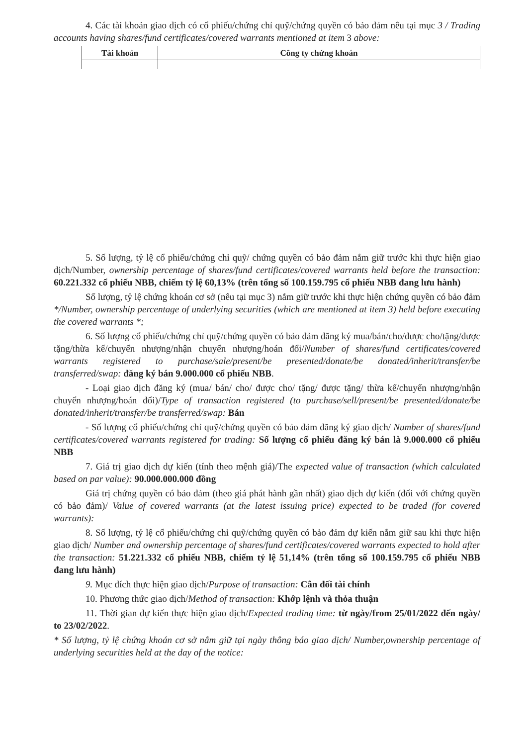4. Các tài khoản giao dịch có cổ phiếu/chứng chỉ quỹ/chứng quyền có bảo đảm nêu tại mục 3 / Trading accounts having shares/fund certificates/covered warrants mentioned at item 3 above:
| Tài khoản | Công ty chứng khoán |
| --- | --- |
5. Số lượng, tỷ lệ cổ phiếu/chứng chỉ quỹ/ chứng quyền có bảo đảm nắm giữ trước khi thực hiện giao dịch/Number, ownership percentage of shares/fund certificates/covered warrants held before the transaction: 60.221.332 cổ phiếu NBB, chiếm tỷ lệ 60,13% (trên tổng số 100.159.795 cổ phiếu NBB đang lưu hành)
Số lượng, tỷ lệ chứng khoán cơ sở (nêu tại mục 3) nắm giữ trước khi thực hiện chứng quyền có bảo đảm */Number, ownership percentage of underlying securities (which are mentioned at item 3) held before executing the covered warrants *;
6. Số lượng cổ phiếu/chứng chỉ quỹ/chứng quyền có bảo đảm đăng ký mua/bán/cho/được cho/tặng/được tặng/thừa kế/chuyển nhượng/nhận chuyển nhượng/hoán đổi/Number of shares/fund certificates/covered warrants registered to purchase/sale/present/be presented/donate/be donated/inherit/transfer/be transferred/swap: đăng ký bán 9.000.000 cổ phiếu NBB.
- Loại giao dịch đăng ký (mua/ bán/ cho/ được cho/ tặng/ được tặng/ thừa kế/chuyển nhượng/nhận chuyển nhượng/hoán đổi)/Type of transaction registered (to purchase/sell/present/be presented/donate/be donated/inherit/transfer/be transferred/swap: Bán
- Số lượng cổ phiếu/chứng chỉ quỹ/chứng quyền có bảo đảm đăng ký giao dịch/ Number of shares/fund certificates/covered warrants registered for trading: Số lượng cổ phiếu đăng ký bán là 9.000.000 cổ phiếu NBB
7. Giá trị giao dịch dự kiến (tính theo mệnh giá)/The expected value of transaction (which calculated based on par value): 90.000.000.000 đồng
Giá trị chứng quyền có bảo đảm (theo giá phát hành gần nhất) giao dịch dự kiến (đối với chứng quyền có bảo đảm)/ Value of covered warrants (at the latest issuing price) expected to be traded (for covered warrants):
8. Số lượng, tỷ lệ cổ phiếu/chứng chỉ quỹ/chứng quyền có bảo đảm dự kiến nắm giữ sau khi thực hiện giao dịch/ Number and ownership percentage of shares/fund certificates/covered warrants expected to hold after the transaction: 51.221.332 cổ phiếu NBB, chiếm tỷ lệ 51,14% (trên tổng số 100.159.795 cổ phiếu NBB đang lưu hành)
9. Mục đích thực hiện giao dịch/Purpose of transaction: Cân đối tài chính
10. Phương thức giao dịch/Method of transaction: Khớp lệnh và thỏa thuận
11. Thời gian dự kiến thực hiện giao dịch/Expected trading time: từ ngày/from 25/01/2022 đến ngày/ to 23/02/2022.
* Số lượng, tỷ lệ chứng khoán cơ sở nắm giữ tại ngày thông báo giao dịch/ Number,ownership percentage of underlying securities held at the day of the notice: